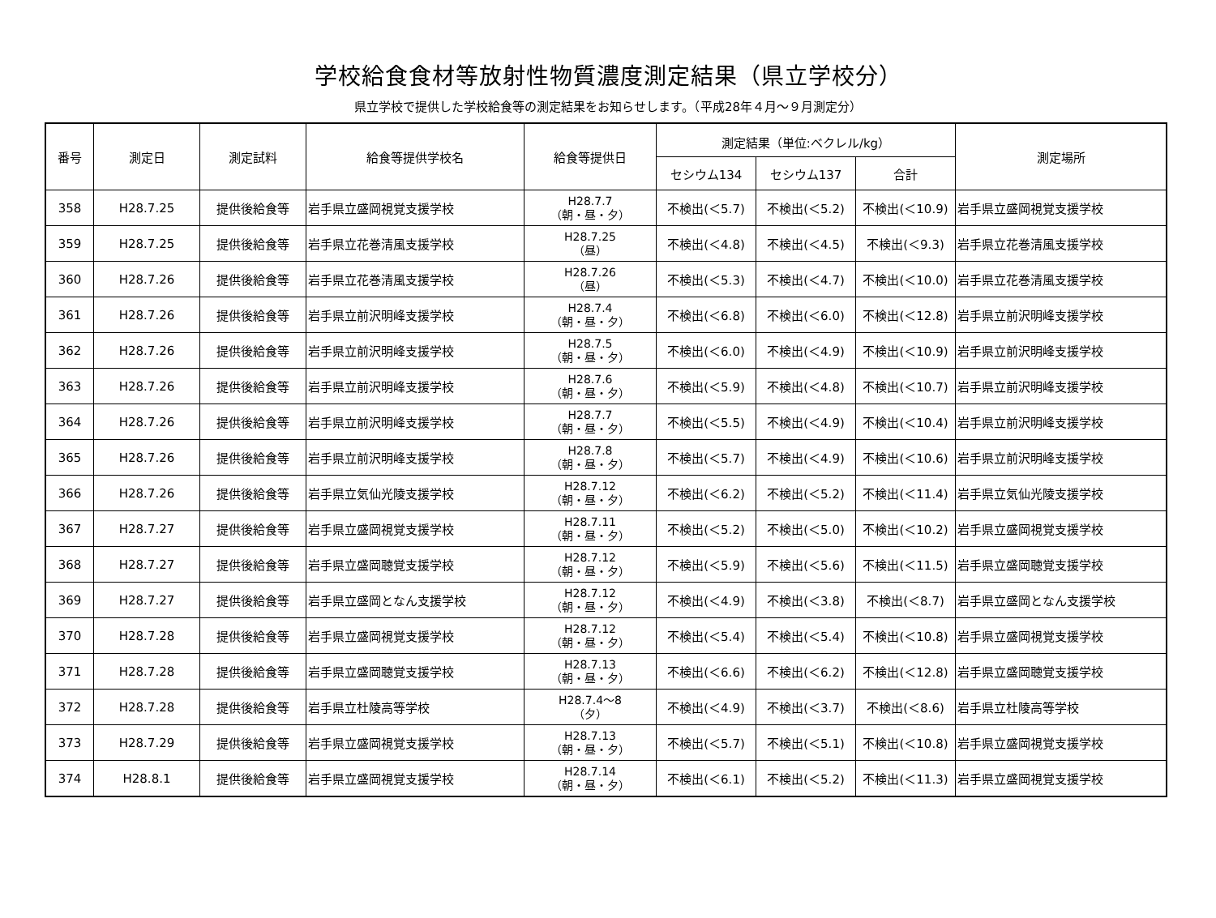学校給食食材等放射性物質濃度測定結果（県立学校分）
県立学校で提供した学校給食等の測定結果をお知らせします。（平成28年４月～９月測定分）
| 番号 | 測定日 | 測定試料 | 給食等提供学校名 | 給食等提供日 | 測定結果（単位:ベクレル/kg） | | | 測定場所 |
| --- | --- | --- | --- | --- | --- | --- | --- | --- |
| | | | | | セシウム134 | セシウム137 | 合計 | |
| 358 | H28.7.25 | 提供後給食等 | 岩手県立盛岡視覚支援学校 | H28.7.7 （朝・昼・夕） | 不検出(＜5.7) | 不検出(＜5.2) | 不検出(＜10.9) | 岩手県立盛岡視覚支援学校 |
| 359 | H28.7.25 | 提供後給食等 | 岩手県立花巻清風支援学校 | H28.7.25 （昼） | 不検出(＜4.8) | 不検出(＜4.5) | 不検出(＜9.3) | 岩手県立花巻清風支援学校 |
| 360 | H28.7.26 | 提供後給食等 | 岩手県立花巻清風支援学校 | H28.7.26 （昼） | 不検出(＜5.3) | 不検出(＜4.7) | 不検出(＜10.0) | 岩手県立花巻清風支援学校 |
| 361 | H28.7.26 | 提供後給食等 | 岩手県立前沢明峰支援学校 | H28.7.4 （朝・昼・夕） | 不検出(＜6.8) | 不検出(＜6.0) | 不検出(＜12.8) | 岩手県立前沢明峰支援学校 |
| 362 | H28.7.26 | 提供後給食等 | 岩手県立前沢明峰支援学校 | H28.7.5 （朝・昼・夕） | 不検出(＜6.0) | 不検出(＜4.9) | 不検出(＜10.9) | 岩手県立前沢明峰支援学校 |
| 363 | H28.7.26 | 提供後給食等 | 岩手県立前沢明峰支援学校 | H28.7.6 （朝・昼・夕） | 不検出(＜5.9) | 不検出(＜4.8) | 不検出(＜10.7) | 岩手県立前沢明峰支援学校 |
| 364 | H28.7.26 | 提供後給食等 | 岩手県立前沢明峰支援学校 | H28.7.7 （朝・昼・夕） | 不検出(＜5.5) | 不検出(＜4.9) | 不検出(＜10.4) | 岩手県立前沢明峰支援学校 |
| 365 | H28.7.26 | 提供後給食等 | 岩手県立前沢明峰支援学校 | H28.7.8 （朝・昼・夕） | 不検出(＜5.7) | 不検出(＜4.9) | 不検出(＜10.6) | 岩手県立前沢明峰支援学校 |
| 366 | H28.7.26 | 提供後給食等 | 岩手県立気仙光陵支援学校 | H28.7.12 （朝・昼・夕） | 不検出(＜6.2) | 不検出(＜5.2) | 不検出(＜11.4) | 岩手県立気仙光陵支援学校 |
| 367 | H28.7.27 | 提供後給食等 | 岩手県立盛岡視覚支援学校 | H28.7.11 （朝・昼・夕） | 不検出(＜5.2) | 不検出(＜5.0) | 不検出(＜10.2) | 岩手県立盛岡視覚支援学校 |
| 368 | H28.7.27 | 提供後給食等 | 岩手県立盛岡聴覚支援学校 | H28.7.12 （朝・昼・夕） | 不検出(＜5.9) | 不検出(＜5.6) | 不検出(＜11.5) | 岩手県立盛岡聴覚支援学校 |
| 369 | H28.7.27 | 提供後給食等 | 岩手県立盛岡となん支援学校 | H28.7.12 （朝・昼・夕） | 不検出(＜4.9) | 不検出(＜3.8) | 不検出(＜8.7) | 岩手県立盛岡となん支援学校 |
| 370 | H28.7.28 | 提供後給食等 | 岩手県立盛岡視覚支援学校 | H28.7.12 （朝・昼・夕） | 不検出(＜5.4) | 不検出(＜5.4) | 不検出(＜10.8) | 岩手県立盛岡視覚支援学校 |
| 371 | H28.7.28 | 提供後給食等 | 岩手県立盛岡聴覚支援学校 | H28.7.13 （朝・昼・夕） | 不検出(＜6.6) | 不検出(＜6.2) | 不検出(＜12.8) | 岩手県立盛岡聴覚支援学校 |
| 372 | H28.7.28 | 提供後給食等 | 岩手県立杜陵高等学校 | H28.7.4～8 （夕） | 不検出(＜4.9) | 不検出(＜3.7) | 不検出(＜8.6) | 岩手県立杜陵高等学校 |
| 373 | H28.7.29 | 提供後給食等 | 岩手県立盛岡視覚支援学校 | H28.7.13 （朝・昼・夕） | 不検出(＜5.7) | 不検出(＜5.1) | 不検出(＜10.8) | 岩手県立盛岡視覚支援学校 |
| 374 | H28.8.1 | 提供後給食等 | 岩手県立盛岡視覚支援学校 | H28.7.14 （朝・昼・夕） | 不検出(＜6.1) | 不検出(＜5.2) | 不検出(＜11.3) | 岩手県立盛岡視覚支援学校 |